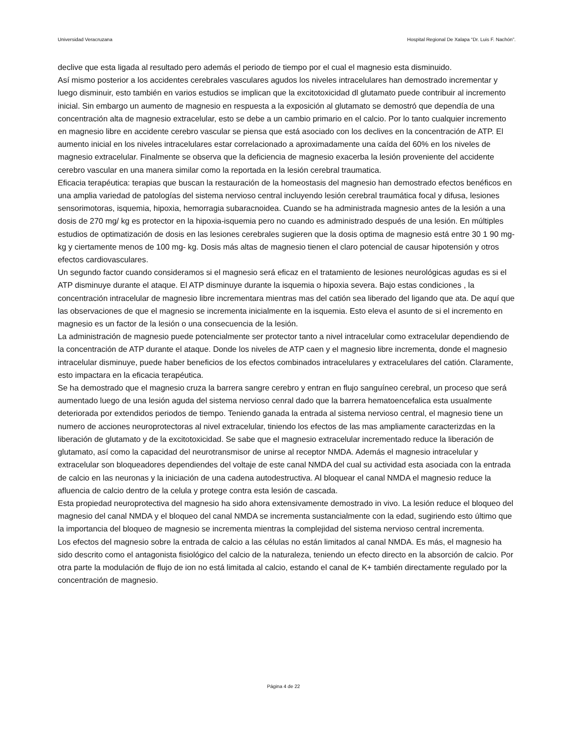Universidad Veracruzana Hospital Regional De Xalapa “Dr. Luis F. Nachón”.
declive que esta ligada al resultado pero además el periodo de tiempo por el cual el magnesio esta disminuido.
Así mismo posterior a los accidentes cerebrales vasculares agudos los niveles intracelulares han demostrado incrementar y luego disminuir, esto también en varios estudios se implican que la excitotoxicidad dl glutamato puede contribuir al incremento inicial. Sin embargo un aumento de magnesio en respuesta a la exposición al glutamato se demostró que dependía de una concentración alta de magnesio extracelular, esto se debe a un cambio primario en el calcio. Por lo tanto cualquier incremento en magnesio libre en accidente cerebro vascular se piensa que está asociado con los declives en la concentración de ATP. El aumento inicial en los niveles intracelulares estar correlacionado a aproximadamente una caída del 60% en los niveles de magnesio extracelular. Finalmente se observa que la deficiencia de magnesio exacerba la lesión proveniente del accidente cerebro vascular en una manera similar como la reportada en la lesión cerebral traumatica.
Eficacia terapéutica: terapias que buscan la restauración de la homeostasis del magnesio han demostrado efectos benéficos en una amplia variedad de patologías del sistema nervioso central incluyendo lesión cerebral traumática focal y difusa, lesiones sensorimotoras, isquemia, hipoxia, hemorragia subaracnoidea. Cuando se ha administrada magnesio antes de la lesión a una dosis de 270 mg/ kg es protector en la hipoxia-isquemia pero no cuando es administrado después de una lesión. En múltiples estudios de optimatización de dosis en las lesiones cerebrales sugieren que la dosis optima de magnesio está entre 30 1 90 mg- kg y ciertamente menos de 100 mg- kg. Dosis más altas de magnesio tienen el claro potencial de causar hipotensión y otros efectos cardiovasculares.
Un segundo factor cuando consideramos si el magnesio será eficaz en el tratamiento de lesiones neurológicas agudas es si el ATP disminuye durante el ataque. El ATP disminuye durante la isquemia o hipoxia severa. Bajo estas condiciones , la concentración intracelular de magnesio libre incrementara mientras mas del catión sea liberado del ligando que ata. De aquí que las observaciones de que el magnesio se incrementa inicialmente en la isquemia. Esto eleva el asunto de si el incremento en magnesio es un factor de la lesión o una consecuencia de la lesión.
La administración de magnesio puede potencialmente ser protector tanto a nivel intracelular como extracelular dependiendo de la concentración de ATP durante el ataque. Donde los niveles de ATP caen y el magnesio libre incrementa, donde el magnesio intracelular disminuye, puede haber beneficios de los efectos combinados intracelulares y extracelulares del catión. Claramente, esto impactara en la eficacia terapéutica.
Se ha demostrado que el magnesio cruza la barrera sangre cerebro y entran en flujo sanguíneo cerebral, un proceso que será aumentado luego de una lesión aguda del sistema nervioso cenral dado que la barrera hematoencefalica esta usualmente deteriorada por extendidos periodos de tiempo. Teniendo ganada la entrada al sistema nervioso central, el magnesio tiene un numero de acciones neuroprotectoras al nivel extracelular, tiniendo los efectos de las mas ampliamente caracterizdas en la liberación de glutamato y de la excitotoxicidad. Se sabe que el magnesio extracelular incrementado reduce la liberación de glutamato, así como la capacidad del neurotransmisor de unirse al receptor NMDA. Además el magnesio intracelular y extracelular son bloqueadores dependiendes del voltaje de este canal NMDA del cual su actividad esta asociada con la entrada de calcio en las neuronas y la iniciación de una cadena autodestructiva. Al bloquear el canal NMDA el magnesio reduce la afluencia de calcio dentro de la celula y protege contra esta lesión de cascada.
Esta propiedad neuroprotectiva del magnesio ha sido ahora extensivamente demostrado in vivo. La lesión reduce el bloqueo del magnesio del canal NMDA y el bloqueo del canal NMDA se incrementa sustancialmente con la edad, sugiriendo esto último que la importancia del bloqueo de magnesio se incrementa mientras la complejidad del sistema nervioso central incrementa.
Los efectos del magnesio sobre la entrada de calcio a las células no están limitados al canal NMDA. Es más, el magnesio ha sido descrito como el antagonista fisiológico del calcio de la naturaleza, teniendo un efecto directo en la absorción de calcio. Por otra parte la modulación de flujo de ion no está limitada al calcio, estando el canal de K+ también directamente regulado por la concentración de magnesio.
Página 4 de 22